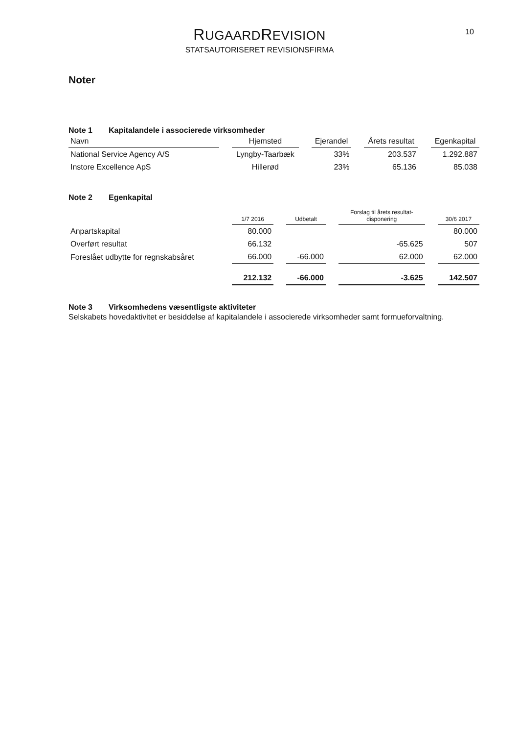10
RUGAARDREVISION
STATSAUTORISERET REVISIONSFIRMA
Noter
Note 1 Kapitalandele i associerede virksomheder
| Navn | Hjemsted | Ejerandel | Årets resultat | Egenkapital |
| --- | --- | --- | --- | --- |
| National Service Agency A/S | Lyngby-Taarbæk | 33% | 203.537 | 1.292.887 |
| Instore Excellence ApS | Hillerød | 23% | 65.136 | 85.038 |
Note 2 Egenkapital
| | 1/7 2016 | Udbetalt | Forslag til årets resultat- disponering | 30/6 2017 |
| --- | --- | --- | --- | --- |
| Anpartskapital | 80.000 | | | 80.000 |
| Overført resultat | 66.132 | | -65.625 | 507 |
| Foreslået udbytte for regnskabsåret | 66.000 | -66.000 | 62.000 | 62.000 |
| | 212.132 | -66.000 | -3.625 | 142.507 |
Note 3 Virksomhedens væsentligste aktiviteter
Selskabets hovedaktivitet er besiddelse af kapitalandele i associerede virksomheder samt formueforvaltning.